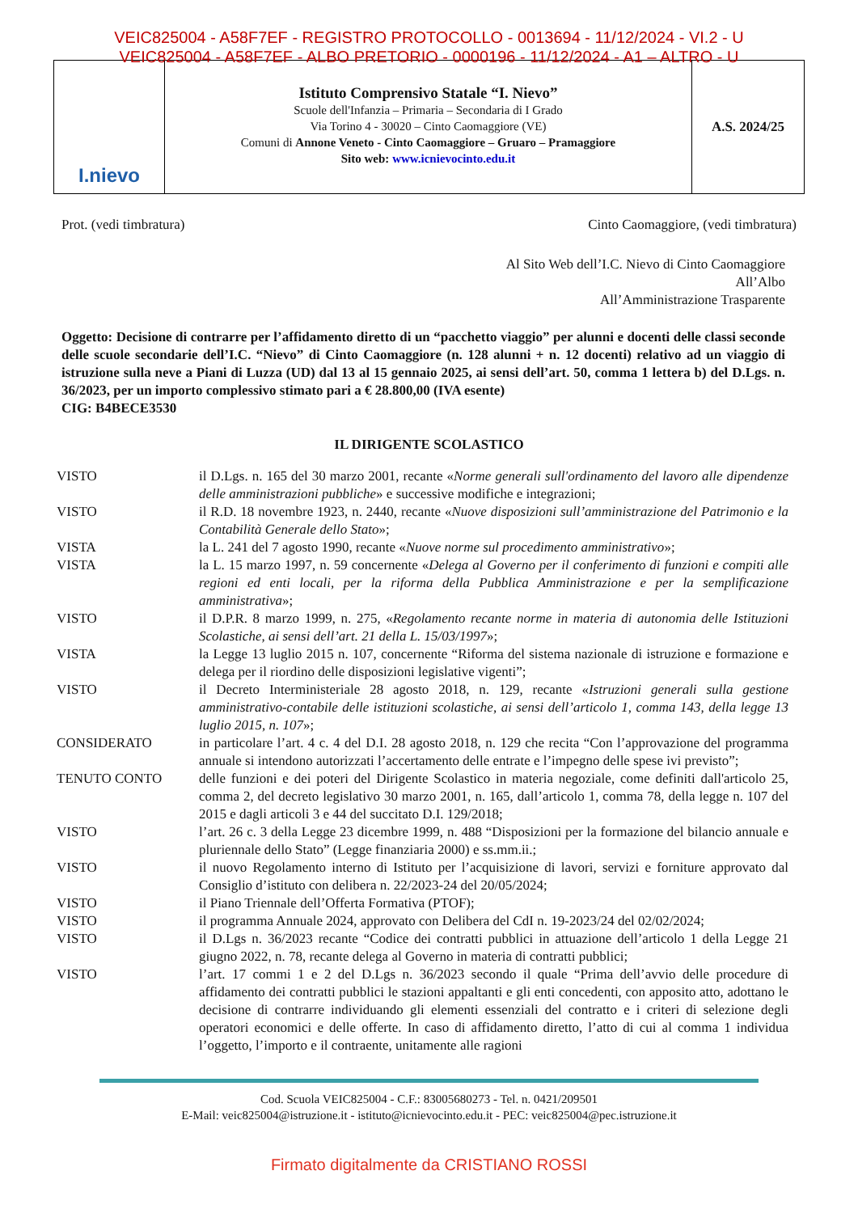VEIC825004 - A58F7EF - REGISTRO PROTOCOLLO - 0013694 - 11/12/2024 - VI.2 - U
VEIC825004 - A58F7EF - ALBO PRETORIO - 0000196 - 11/12/2024 - A1 – ALTRO - U
I.nievo
Istituto Comprensivo Statale “I. Nievo”
Scuole dell'Infanzia – Primaria – Secondaria di I Grado
Via Torino 4 - 30020 – Cinto Caomaggiore (VE)
Comuni di Annone Veneto - Cinto Caomaggiore – Gruaro – Pramaggiore
Sito web: www.icnievocinto.edu.it
A.S. 2024/25
Prot. (vedi timbratura) Cinto Caomaggiore, (vedi timbratura)
Al Sito Web dell’I.C. Nievo di Cinto Caomaggiore
All’Albo
All’Amministrazione Trasparente
Oggetto: Decisione di contrarre per l’affidamento diretto di un “pacchetto viaggio” per alunni e docenti delle classi seconde delle scuole secondarie dell’I.C. “Nievo” di Cinto Caomaggiore (n. 128 alunni + n. 12 docenti) relativo ad un viaggio di istruzione sulla neve a Piani di Luzza (UD) dal 13 al 15 gennaio 2025, ai sensi dell’art. 50, comma 1 lettera b) del D.Lgs. n. 36/2023, per un importo complessivo stimato pari a € 28.800,00 (IVA esente)
CIG: B4BECE3530
IL DIRIGENTE SCOLASTICO
| VISTO | il D.Lgs. n. 165 del 30 marzo 2001, recante « Norme generali sull'ordinamento del lavoro alle dipendenze delle amministrazioni pubbliche » e successive modifiche e integrazioni; |
| VISTO | il R.D. 18 novembre 1923, n. 2440, recante « Nuove disposizioni sull’amministrazione del Patrimonio e la Contabilità Generale dello Stato »; |
| VISTA | la L. 241 del 7 agosto 1990, recante « Nuove norme sul procedimento amministrativo »; |
| VISTA | la L. 15 marzo 1997, n. 59 concernente « Delega al Governo per il conferimento di funzioni e compiti alle regioni ed enti locali, per la riforma della Pubblica Amministrazione e per la semplificazione amministrativa »; |
| VISTO | il D.P.R. 8 marzo 1999, n. 275, « Regolamento recante norme in materia di autonomia delle Istituzioni Scolastiche, ai sensi dell’art. 21 della L. 15/03/1997 »; |
| VISTA | la Legge 13 luglio 2015 n. 107, concernente “Riforma del sistema nazionale di istruzione e formazione e delega per il riordino delle disposizioni legislative vigenti”; |
| VISTO | il Decreto Interministeriale 28 agosto 2018, n. 129, recante « Istruzioni generali sulla gestione amministrativo-contabile delle istituzioni scolastiche, ai sensi dell’articolo 1, comma 143, della legge 13 luglio 2015, n. 107 »; |
| CONSIDERATO | in particolare l’art. 4 c. 4 del D.I. 28 agosto 2018, n. 129 che recita “Con l’approvazione del programma annuale si intendono autorizzati l’accertamento delle entrate e l’impegno delle spese ivi previsto”; |
| TENUTO CONTO | delle funzioni e dei poteri del Dirigente Scolastico in materia negoziale, come definiti dall'articolo 25, comma 2, del decreto legislativo 30 marzo 2001, n. 165, dall’articolo 1, comma 78, della legge n. 107 del 2015 e dagli articoli 3 e 44 del succitato D.I. 129/2018; |
| VISTO | l’art. 26 c. 3 della Legge 23 dicembre 1999, n. 488 “Disposizioni per la formazione del bilancio annuale e pluriennale dello Stato” (Legge finanziaria 2000) e ss.mm.ii.; |
| VISTO | il nuovo Regolamento interno di Istituto per l’acquisizione di lavori, servizi e forniture approvato dal Consiglio d’istituto con delibera n. 22/2023-24 del 20/05/2024; |
| VISTO | il Piano Triennale dell’Offerta Formativa (PTOF); |
| VISTO | il programma Annuale 2024, approvato con Delibera del CdI n. 19-2023/24 del 02/02/2024; |
| VISTO | il D.Lgs n. 36/2023 recante “Codice dei contratti pubblici in attuazione dell’articolo 1 della Legge 21 giugno 2022, n. 78, recante delega al Governo in materia di contratti pubblici; |
| VISTO | l’art. 17 commi 1 e 2 del D.Lgs n. 36/2023 secondo il quale “Prima dell’avvio delle procedure di affidamento dei contratti pubblici le stazioni appaltanti e gli enti concedenti, con apposito atto, adottano le decisione di contrarre individuando gli elementi essenziali del contratto e i criteri di selezione degli operatori economici e delle offerte. In caso di affidamento diretto, l’atto di cui al comma 1 individua l’oggetto, l’importo e il contraente, unitamente alle ragioni |
Cod. Scuola VEIC825004 - C.F.: 83005680273 - Tel. n. 0421/209501
E-Mail: veic825004@istruzione.it - istituto@icnievocinto.edu.it - PEC: veic825004@pec.istruzione.it
Firmato digitalmente da CRISTIANO ROSSI